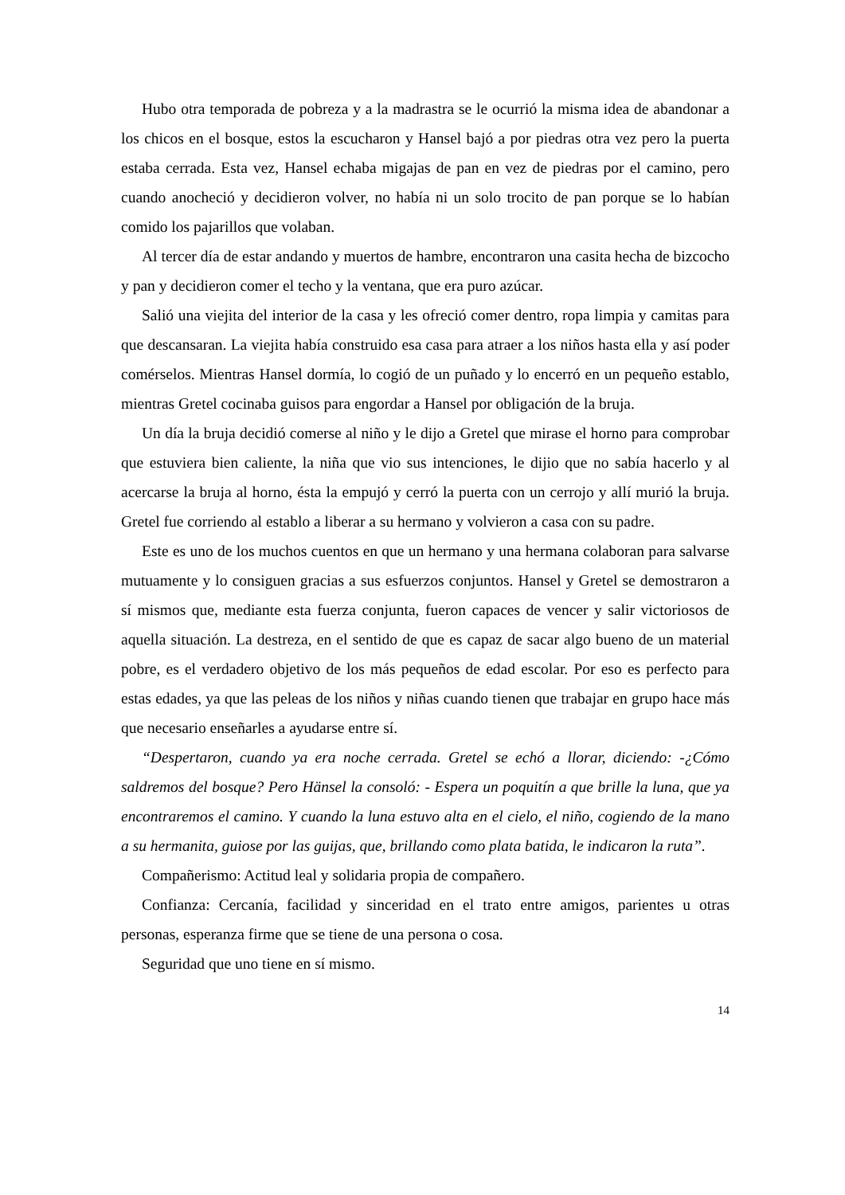Hubo otra temporada de pobreza y a la madrastra se le ocurrió la misma idea de abandonar a los chicos en el bosque, estos la escucharon y Hansel bajó a por piedras otra vez pero la puerta estaba cerrada. Esta vez, Hansel echaba migajas de pan en vez de piedras por el camino, pero cuando anocheció y decidieron volver, no había ni un solo trocito de pan porque se lo habían comido los pajarillos que volaban.
Al tercer día de estar andando y muertos de hambre, encontraron una casita hecha de bizcocho y pan y decidieron comer el techo y la ventana, que era puro azúcar.
Salió una viejita del interior de la casa y les ofreció comer dentro, ropa limpia y camitas para que descansaran. La viejita había construido esa casa para atraer a los niños hasta ella y así poder comérselos. Mientras Hansel dormía, lo cogió de un puñado y lo encerró en un pequeño establo, mientras Gretel cocinaba guisos para engordar a Hansel por obligación de la bruja.
Un día la bruja decidió comerse al niño y le dijo a Gretel que mirase el horno para comprobar que estuviera bien caliente, la niña que vio sus intenciones, le dijio que no sabía hacerlo y al acercarse la bruja al horno, ésta la empujó y cerró la puerta con un cerrojo y allí murió la bruja. Gretel fue corriendo al establo a liberar a su hermano y volvieron a casa con su padre.
Este es uno de los muchos cuentos en que un hermano y una hermana colaboran para salvarse mutuamente y lo consiguen gracias a sus esfuerzos conjuntos. Hansel y Gretel se demostraron a sí mismos que, mediante esta fuerza conjunta, fueron capaces de vencer y salir victoriosos de aquella situación. La destreza, en el sentido de que es capaz de sacar algo bueno de un material pobre, es el verdadero objetivo de los más pequeños de edad escolar. Por eso es perfecto para estas edades, ya que las peleas de los niños y niñas cuando tienen que trabajar en grupo hace más que necesario enseñarles a ayudarse entre sí.
“Despertaron, cuando ya era noche cerrada. Gretel se echó a llorar, diciendo: -¿Cómo saldremos del bosque? Pero Hänsel la consoló: - Espera un poquitín a que brille la luna, que ya encontraremos el camino. Y cuando la luna estuvo alta en el cielo, el niño, cogiendo de la mano a su hermanita, guiose por las guijas, que, brillando como plata batida, le indicaron la ruta”.
Compañerismo: Actitud leal y solidaria propia de compañero.
Confianza: Cercanía, facilidad y sinceridad en el trato entre amigos, parientes u otras personas, esperanza firme que se tiene de una persona o cosa.
Seguridad que uno tiene en sí mismo.
14